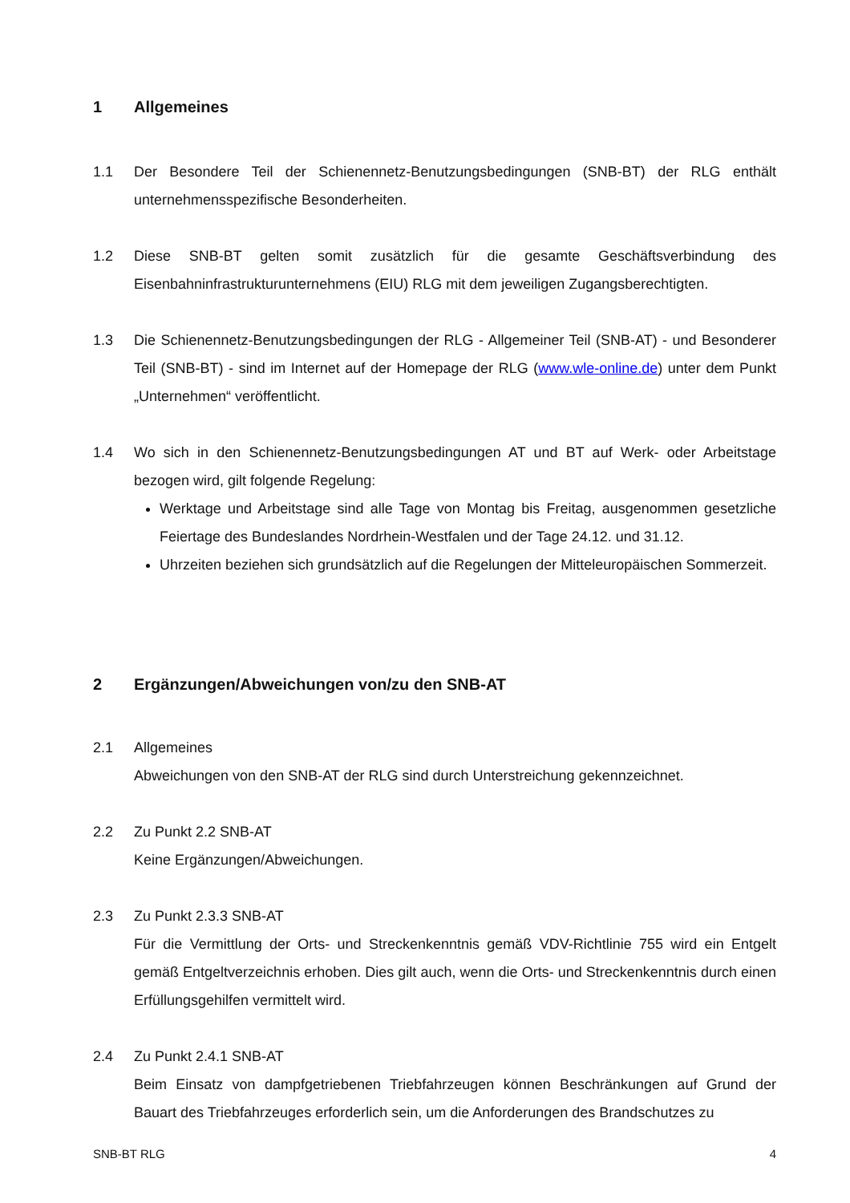1 Allgemeines
1.1 Der Besondere Teil der Schienennetz-Benutzungsbedingungen (SNB-BT) der RLG enthält unternehmensspezifische Besonderheiten.
1.2 Diese SNB-BT gelten somit zusätzlich für die gesamte Geschäftsverbindung des Eisenbahninfrastrukturunternehmens (EIU) RLG mit dem jeweiligen Zugangsberechtigten.
1.3 Die Schienennetz-Benutzungsbedingungen der RLG - Allgemeiner Teil (SNB-AT) - und Besonderer Teil (SNB-BT) - sind im Internet auf der Homepage der RLG (www.wle-online.de) unter dem Punkt „Unternehmen“ veröffentlicht.
1.4 Wo sich in den Schienennetz-Benutzungsbedingungen AT und BT auf Werk- oder Arbeitstage bezogen wird, gilt folgende Regelung:
Werktage und Arbeitstage sind alle Tage von Montag bis Freitag, ausgenommen gesetzliche Feiertage des Bundeslandes Nordrhein-Westfalen und der Tage 24.12. und 31.12.
Uhrzeiten beziehen sich grundsätzlich auf die Regelungen der Mitteleuropäischen Sommerzeit.
2 Ergänzungen/Abweichungen von/zu den SNB-AT
2.1 Allgemeines
Abweichungen von den SNB-AT der RLG sind durch Unterstreichung gekennzeichnet.
2.2 Zu Punkt 2.2 SNB-AT
Keine Ergänzungen/Abweichungen.
2.3 Zu Punkt 2.3.3 SNB-AT
Für die Vermittlung der Orts- und Streckenkenntnis gemäß VDV-Richtlinie 755 wird ein Entgelt gemäß Entgeltverzeichnis erhoben. Dies gilt auch, wenn die Orts- und Streckenkenntnis durch einen Erfüllungsgehilfen vermittelt wird.
2.4 Zu Punkt 2.4.1 SNB-AT
Beim Einsatz von dampfgetriebenen Triebfahrzeugen können Beschränkungen auf Grund der Bauart des Triebfahrzeuges erforderlich sein, um die Anforderungen des Brandschutzes zu
SNB-BT RLG 4